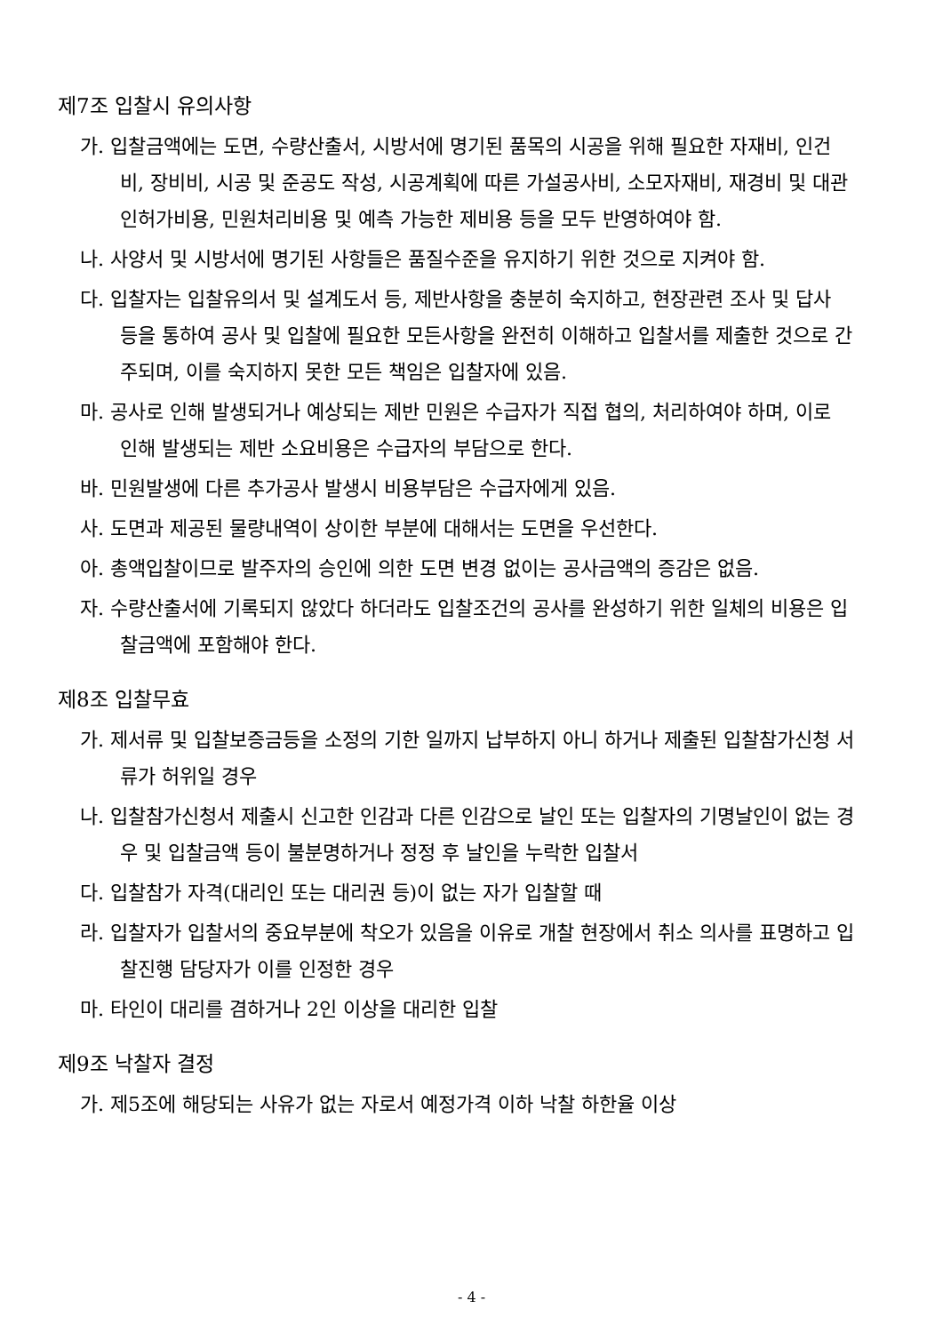제7조 입찰시 유의사항
가. 입찰금액에는 도면, 수량산출서, 시방서에 명기된 품목의 시공을 위해 필요한 자재비, 인건비, 장비비, 시공 및 준공도 작성, 시공계획에 따른 가설공사비, 소모자재비, 재경비 및 대관 인허가비용, 민원처리비용 및 예측 가능한 제비용 등을 모두 반영하여야 함.
나. 사양서 및 시방서에 명기된 사항들은 품질수준을 유지하기 위한 것으로 지켜야 함.
다. 입찰자는 입찰유의서 및 설계도서 등, 제반사항을 충분히 숙지하고, 현장관련 조사 및 답사 등을 통하여 공사 및 입찰에 필요한 모든사항을 완전히 이해하고 입찰서를 제출한 것으로 간주되며, 이를 숙지하지 못한 모든 책임은 입찰자에 있음.
마. 공사로 인해 발생되거나 예상되는 제반 민원은 수급자가 직접 협의, 처리하여야 하며, 이로 인해 발생되는 제반 소요비용은 수급자의 부담으로 한다.
바. 민원발생에 다른 추가공사 발생시 비용부담은 수급자에게 있음.
사. 도면과 제공된 물량내역이 상이한 부분에 대해서는 도면을 우선한다.
아. 총액입찰이므로 발주자의 승인에 의한 도면 변경 없이는 공사금액의 증감은 없음.
자. 수량산출서에 기록되지 않았다 하더라도 입찰조건의 공사를 완성하기 위한 일체의 비용은 입찰금액에 포함해야 한다.
제8조 입찰무효
가. 제서류 및 입찰보증금등을 소정의 기한 일까지 납부하지 아니 하거나 제출된 입찰참가신청 서류가 허위일 경우
나. 입찰참가신청서 제출시 신고한 인감과 다른 인감으로 날인 또는 입찰자의 기명날인이 없는 경우 및 입찰금액 등이 불분명하거나 정정 후 날인을 누락한 입찰서
다. 입찰참가 자격(대리인 또는 대리권 등)이 없는 자가 입찰할 때
라. 입찰자가 입찰서의 중요부분에 착오가 있음을 이유로 개찰 현장에서 취소 의사를 표명하고 입찰진행 담당자가 이를 인정한 경우
마. 타인이 대리를 겸하거나 2인 이상을 대리한 입찰
제9조 낙찰자 결정
가. 제5조에 해당되는 사유가 없는 자로서 예정가격 이하 낙찰 하한율 이상
- 4 -